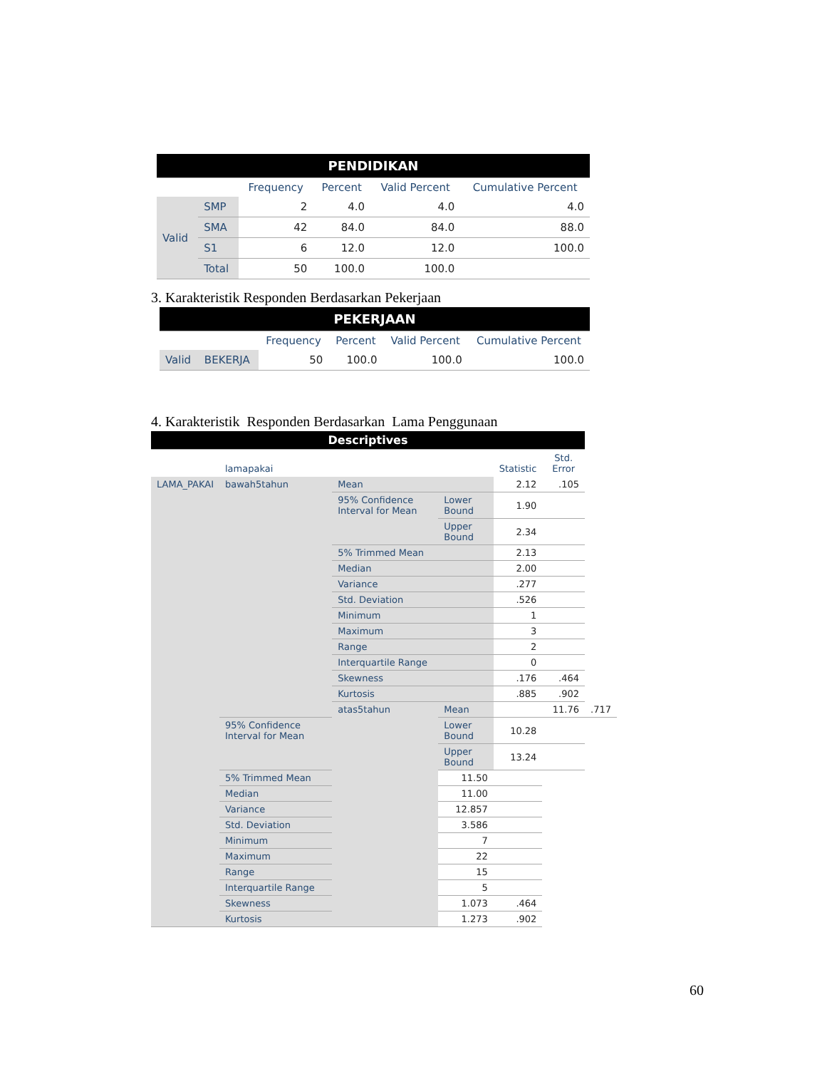| PENDIDIKAN | | | | | |
| | | Frequency | Percent | Valid Percent | Cumulative Percent |
| Valid | SMP | 2 | 4.0 | 4.0 | 4.0 |
| | SMA | 42 | 84.0 | 84.0 | 88.0 |
| | S1 | 6 | 12.0 | 12.0 | 100.0 |
| | Total | 50 | 100.0 | 100.0 | |
3. Karakteristik Responden Berdasarkan Pekerjaan
| PEKERJAAN | | | | | |
| | | Frequency | Percent | Valid Percent | Cumulative Percent |
| Valid | BEKERJA | 50 | 100.0 | 100.0 | 100.0 |
4. Karakteristik Responden Berdasarkan Lama Penggunaan
| Descriptives | | | | | | | |
| | lamapakai | | | | Statistic | Std. Error | |
| LAMA_PAKAI | bawah5tahun | Mean | | 2.12 | | .105 | |
| | | 95% Confidence Interval for Mean | Lower Bound | 1.90 | | | |
| | | | Upper Bound | 2.34 | | | |
| | | 5% Trimmed Mean | | 2.13 | | | |
| | | Median | | 2.00 | | | |
| | | Variance | | .277 | | | |
| | | Std. Deviation | | .526 | | | |
| | | Minimum | | 1 | | | |
| | | Maximum | | 3 | | | |
| | | Range | | 2 | | | |
| | | Interquartile Range | | 0 | | | |
| | | Skewness | | .176 | | .464 | |
| | | Kurtosis | | .885 | | .902 | |
| | | atas5tahun | Mean | | 11.76 | | .717 |
| | 95% Confidence Interval for Mean | | Lower Bound | 10.28 | | | |
| | | | Upper Bound | 13.24 | | | |
| | 5% Trimmed Mean | | 11.50 | | | | |
| | Median | | 11.00 | | | | |
| | Variance | | 12.857 | | | | |
| | Std. Deviation | | 3.586 | | | | |
| | Minimum | | 7 | | | | |
| | Maximum | | 22 | | | | |
| | Range | | 15 | | | | |
| | Interquartile Range | | 5 | | | | |
| | Skewness | | 1.073 | | .464 | | |
| | Kurtosis | | 1.273 | | .902 | | |
60